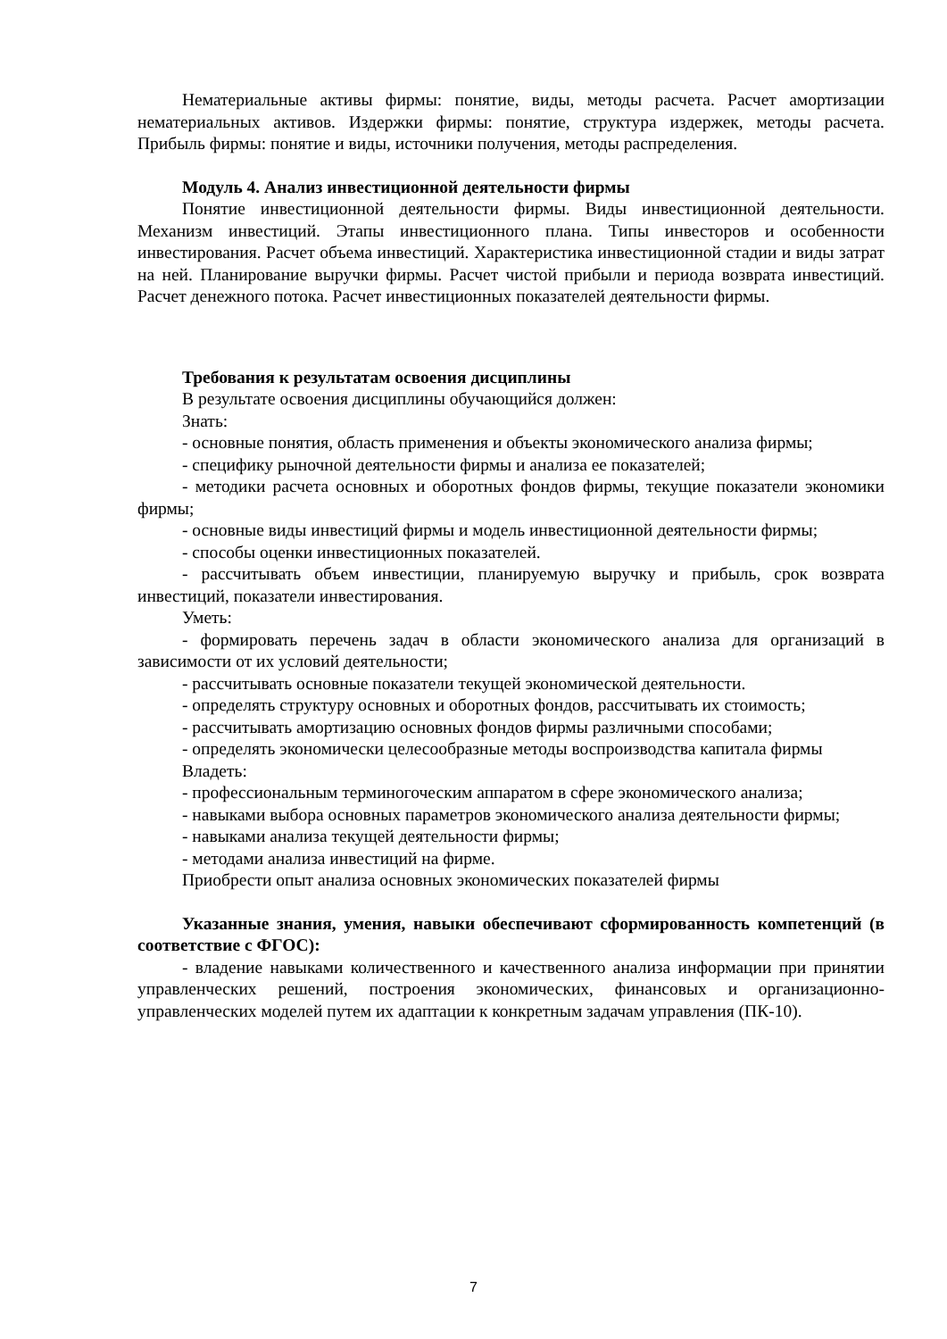Нематериальные активы фирмы: понятие, виды, методы расчета. Расчет амортизации нематериальных активов. Издержки фирмы: понятие, структура издержек, методы расчета. Прибыль фирмы: понятие и виды, источники получения, методы распределения.
Модуль 4. Анализ инвестиционной деятельности фирмы
Понятие инвестиционной деятельности фирмы. Виды инвестиционной деятельности. Механизм инвестиций. Этапы инвестиционного плана. Типы инвесторов и особенности инвестирования. Расчет объема инвестиций. Характеристика инвестиционной стадии и виды затрат на ней. Планирование выручки фирмы. Расчет чистой прибыли и периода возврата инвестиций. Расчет денежного потока. Расчет инвестиционных показателей деятельности фирмы.
Требования к результатам освоения дисциплины
В результате освоения дисциплины обучающийся должен:
Знать:
- основные понятия, область применения и объекты экономического анализа фирмы;
- специфику рыночной деятельности фирмы и анализа ее показателей;
- методики расчета основных и оборотных фондов фирмы, текущие показатели экономики фирмы;
- основные виды инвестиций фирмы и модель инвестиционной деятельности фирмы;
- способы оценки инвестиционных показателей.
- рассчитывать объем инвестиции, планируемую выручку и прибыль, срок возврата инвестиций, показатели инвестирования.
Уметь:
- формировать перечень задач в области экономического анализа для организаций в зависимости от их условий деятельности;
- рассчитывать основные показатели текущей экономической деятельности.
- определять структуру основных и оборотных фондов, рассчитывать их стоимость;
- рассчитывать амортизацию основных фондов фирмы различными способами;
- определять экономически целесообразные методы воспроизводства капитала фирмы
Владеть:
- профессиональным терминогоческим аппаратом в сфере экономического анализа;
- навыками выбора основных параметров экономического анализа деятельности фирмы;
- навыками анализа текущей деятельности фирмы;
- методами анализа инвестиций на фирме.
Приобрести опыт анализа основных экономических показателей фирмы
Указанные знания, умения, навыки обеспечивают сформированность компетенций (в соответствие с ФГОС):
- владение навыками количественного и качественного анализа информации при принятии управленческих решений, построения экономических, финансовых и организационно-управленческих моделей путем их адаптации к конкретным задачам управления (ПК-10).
7